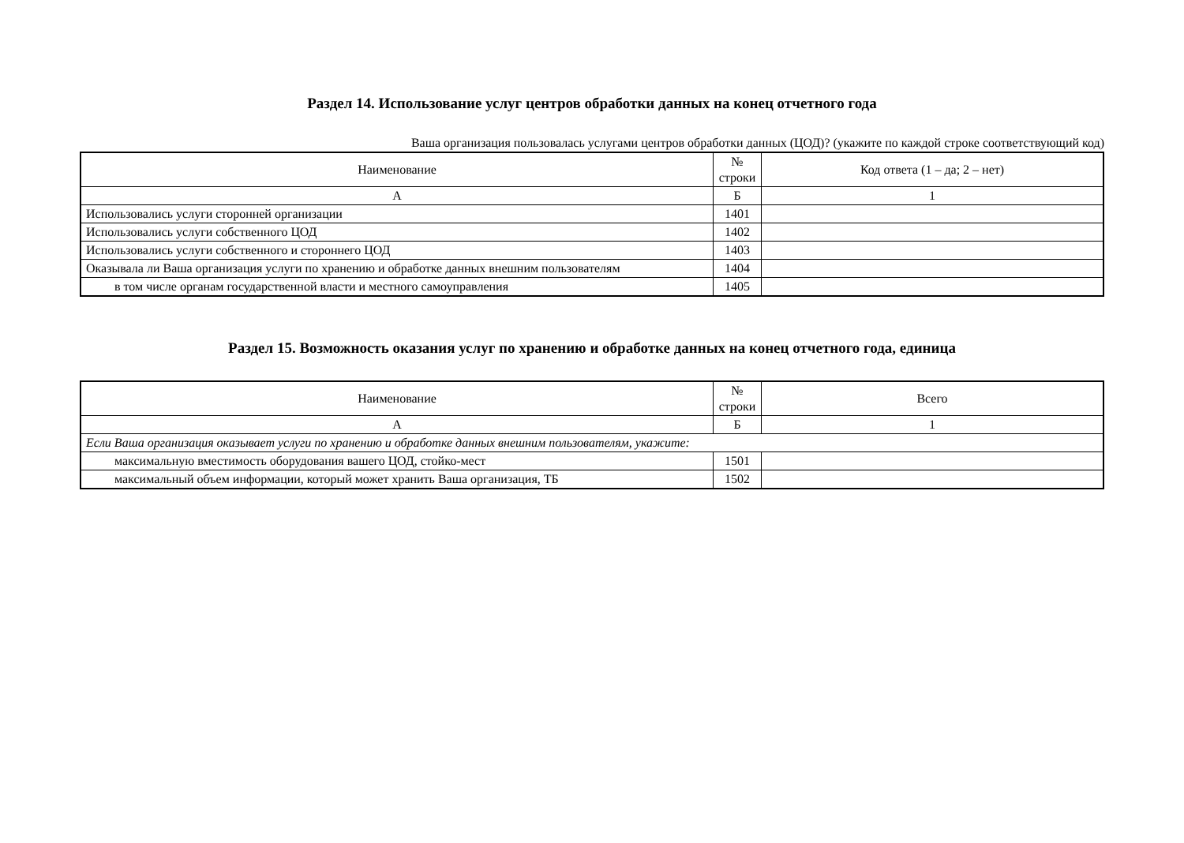Раздел 14. Использование услуг центров обработки данных на конец отчетного года
Ваша организация пользовалась услугами центров обработки данных (ЦОД)? (укажите по каждой строке соответствующий код)
| Наименование | № строки | Код ответа (1 – да; 2 – нет) |
| --- | --- | --- |
| А | Б | 1 |
| Использовались услуги сторонней организации | 1401 | |
| Использовались услуги собственного ЦОД | 1402 | |
| Использовались услуги собственного и стороннего ЦОД | 1403 | |
| Оказывала ли Ваша организация услуги по хранению и обработке данных внешним пользователям | 1404 | |
| в том числе органам государственной власти и местного самоуправления | 1405 | |
Раздел 15. Возможность оказания услуг по хранению и обработке данных на конец отчетного года, единица
| Наименование | № строки | Всего |
| --- | --- | --- |
| А | Б | 1 |
| Если Ваша организация оказывает услуги по хранению и обработке данных внешним пользователям, укажите: | | |
| максимальную вместимость оборудования вашего ЦОД, стойко-мест | 1501 | |
| максимальный объем информации, который может хранить Ваша организация, ТБ | 1502 | |